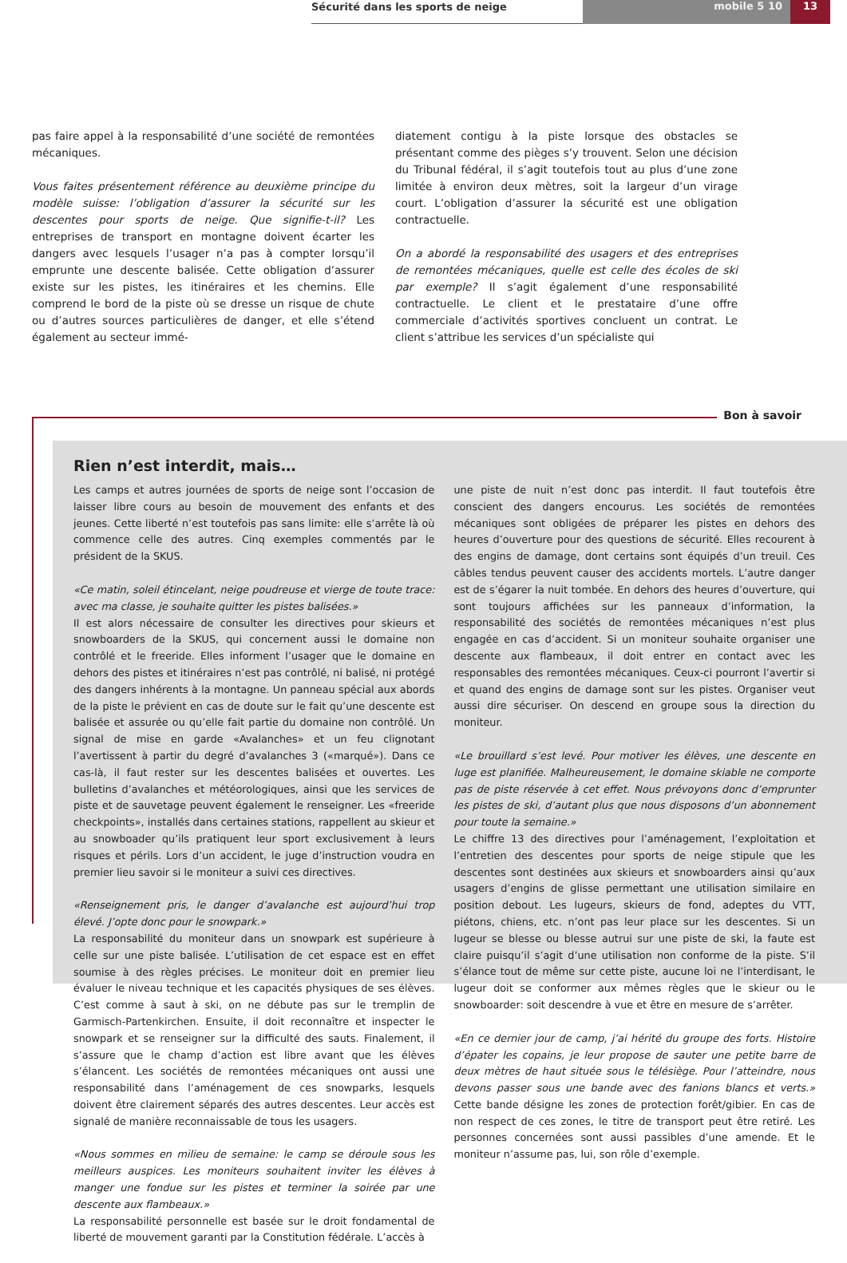Sécurité dans les sports de neige
mobile 5 10
13
pas faire appel à la responsabilité d’une société de remontées mécaniques.
Vous faites présentement référence au deuxième principe du modèle suisse: l’obligation d’assurer la sécurité sur les descentes pour sports de neige. Que signifie-t-il? Les entreprises de transport en montagne doivent écarter les dangers avec lesquels l’usager n’a pas à compter lorsqu’il emprunte une descente balisée. Cette obligation d’assurer existe sur les pistes, les itinéraires et les chemins. Elle comprend le bord de la piste où se dresse un risque de chute ou d’autres sources particulières de danger, et elle s’étend également au secteur immé-
diatement contigu à la piste lorsque des obstacles se présentant comme des pièges s’y trouvent. Selon une décision du Tribunal fédéral, il s’agit toutefois tout au plus d’une zone limitée à environ deux mètres, soit la largeur d’un virage court. L’obligation d’assurer la sécurité est une obligation contractuelle.
On a abordé la responsabilité des usagers et des entreprises de remontées mécaniques, quelle est celle des écoles de ski par exemple? Il s’agit également d’une responsabilité contractuelle. Le client et le prestataire d’une offre commerciale d’activités sportives concluent un contrat. Le client s’attribue les services d’un spécialiste qui
Bon à savoir
Rien n’est interdit, mais…
Les camps et autres journées de sports de neige sont l’occasion de laisser libre cours au besoin de mouvement des enfants et des jeunes. Cette liberté n’est toutefois pas sans limite: elle s’arrête là où commence celle des autres. Cinq exemples commentés par le président de la SKUS.
«Ce matin, soleil étincelant, neige poudreuse et vierge de toute trace: avec ma classe, je souhaite quitter les pistes balisées.»
Il est alors nécessaire de consulter les directives pour skieurs et snowboarders de la SKUS, qui concernent aussi le domaine non contrôlé et le freeride. Elles informent l’usager que le domaine en dehors des pistes et itinéraires n’est pas contrôlé, ni balisé, ni protégé des dangers inhérents à la montagne. Un panneau spécial aux abords de la piste le prévient en cas de doute sur le fait qu’une descente est balisée et assurée ou qu’elle fait partie du domaine non contrôlé. Un signal de mise en garde «Avalanches» et un feu clignotant l’avertissent à partir du degré d’avalanches 3 («marqué»). Dans ce cas-là, il faut rester sur les descentes balisées et ouvertes. Les bulletins d’avalanches et météorologiques, ainsi que les services de piste et de sauvetage peuvent également le renseigner. Les «freeride checkpoints», installés dans certaines stations, rappellent au skieur et au snowboader qu’ils pratiquent leur sport exclusivement à leurs risques et périls. Lors d’un accident, le juge d’instruction voudra en premier lieu savoir si le moniteur a suivi ces directives.
«Renseignement pris, le danger d’avalanche est aujourd’hui trop élevé. J’opte donc pour le snowpark.»
La responsabilité du moniteur dans un snowpark est supérieure à celle sur une piste balisée. L’utilisation de cet espace est en effet soumise à des règles précises. Le moniteur doit en premier lieu évaluer le niveau technique et les capacités physiques de ses élèves. C’est comme à saut à ski, on ne débute pas sur le tremplin de Garmisch-Partenkirchen. Ensuite, il doit reconnaître et inspecter le snowpark et se renseigner sur la difficulté des sauts. Finalement, il s’assure que le champ d’action est libre avant que les élèves s’élancent. Les sociétés de remontées mécaniques ont aussi une responsabilité dans l’aménagement de ces snowparks, lesquels doivent être clairement séparés des autres descentes. Leur accès est signalé de manière reconnaissable de tous les usagers.
«Nous sommes en milieu de semaine: le camp se déroule sous les meilleurs auspices. Les moniteurs souhaitent inviter les élèves à manger une fondue sur les pistes et terminer la soirée par une descente aux flambeaux.»
La responsabilité personnelle est basée sur le droit fondamental de liberté de mouvement garanti par la Constitution fédérale. L’accès à
une piste de nuit n’est donc pas interdit. Il faut toutefois être conscient des dangers encourus. Les sociétés de remontées mécaniques sont obligées de préparer les pistes en dehors des heures d’ouverture pour des questions de sécurité. Elles recourent à des engins de damage, dont certains sont équipés d’un treuil. Ces câbles tendus peuvent causer des accidents mortels. L’autre danger est de s’égarer la nuit tombée. En dehors des heures d’ouverture, qui sont toujours affichées sur les panneaux d’information, la responsabilité des sociétés de remontées mécaniques n’est plus engagée en cas d’accident. Si un moniteur souhaite organiser une descente aux flambeaux, il doit entrer en contact avec les responsables des remontées mécaniques. Ceux-ci pourront l’avertir si et quand des engins de damage sont sur les pistes. Organiser veut aussi dire sécuriser. On descend en groupe sous la direction du moniteur.
«Le brouillard s’est levé. Pour motiver les élèves, une descente en luge est planifiée. Malheureusement, le domaine skiable ne comporte pas de piste réservée à cet effet. Nous prévoyons donc d’emprunter les pistes de ski, d’autant plus que nous disposons d’un abonnement pour toute la semaine.»
Le chiffre 13 des directives pour l’aménagement, l’exploitation et l’entretien des descentes pour sports de neige stipule que les descentes sont destinées aux skieurs et snowboarders ainsi qu’aux usagers d’engins de glisse permettant une utilisation similaire en position debout. Les lugeurs, skieurs de fond, adeptes du VTT, piétons, chiens, etc. n’ont pas leur place sur les descentes. Si un lugeur se blesse ou blesse autrui sur une piste de ski, la faute est claire puisqu’il s’agit d’une utilisation non conforme de la piste. S’il s’élance tout de même sur cette piste, aucune loi ne l’interdisant, le lugeur doit se conformer aux mêmes règles que le skieur ou le snowboarder: soit descendre à vue et être en mesure de s’arrêter.
«En ce dernier jour de camp, j’ai hérité du groupe des forts. Histoire d’épater les copains, je leur propose de sauter une petite barre de deux mètres de haut située sous le télésiège. Pour l’atteindre, nous devons passer sous une bande avec des fanions blancs et verts.» Cette bande désigne les zones de protection forêt/gibier. En cas de non respect de ces zones, le titre de transport peut être retiré. Les personnes concernées sont aussi passibles d’une amende. Et le moniteur n’assume pas, lui, son rôle d’exemple.